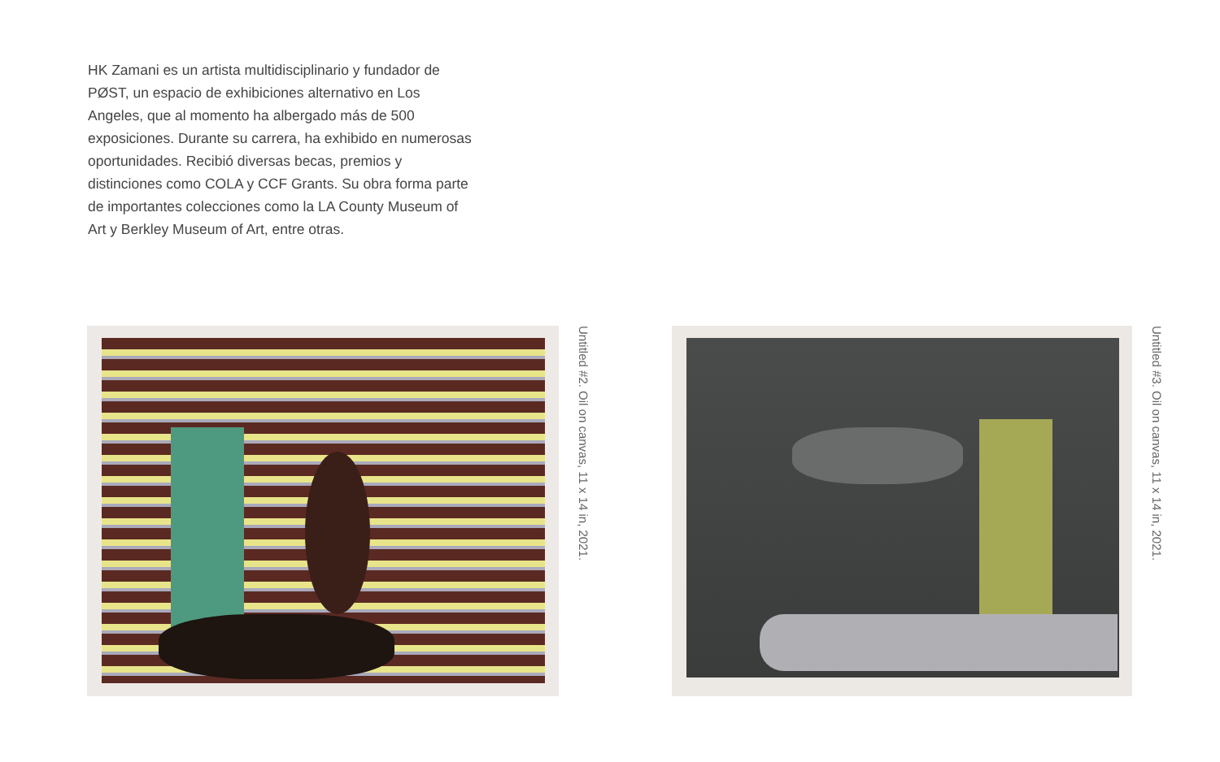HK Zamani es un artista multidisciplinario y fundador de PØST, un espacio de exhibiciones alternativo en Los Angeles, que al momento ha albergado más de 500 exposiciones. Durante su carrera, ha exhibido en numerosas oportunidades. Recibió diversas becas, premios y distinciones como COLA y CCF Grants. Su obra forma parte de importantes colecciones como la LA County Museum of Art y Berkley Museum of Art, entre otras.
Untitled #2. Oil on canvas, 11 x 14 in, 2021.
Untitled #3. Oil on canvas, 11 x 14 in, 2021.